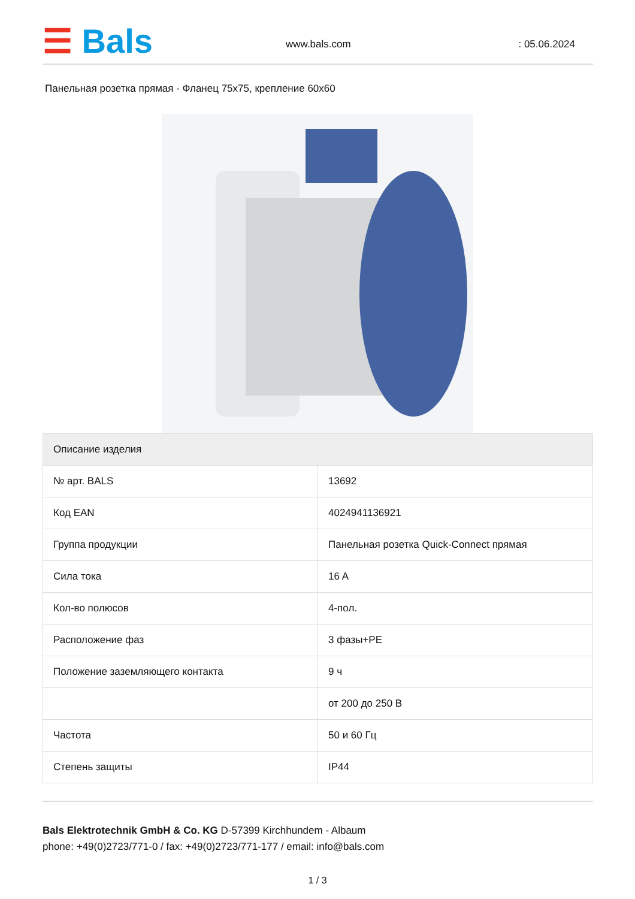☰ Bals www.bals.com : 05.06.2024
Панельная розетка прямая - Фланец 75x75, крепление 60x60
| Описание изделия | |
| --- | --- |
| № арт. BALS | 13692 |
| Код EAN | 4024941136921 |
| Группа продукции | Панельная розетка Quick-Connect прямая |
| Сила тока | 16 A |
| Кол-во полюсов | 4-пол. |
| Расположение фаз | 3 фазы+PE |
| Положение заземляющего контакта | 9 ч |
| | от 200 до 250 В |
| Частота | 50 и 60 Гц |
| Степень защиты | IP44 |
Bals Elektrotechnik GmbH & Co. KG D-57399 Kirchhundem - Albaum
phone: +49(0)2723/771-0 / fax: +49(0)2723/771-177 / email: info@bals.com
1 / 3